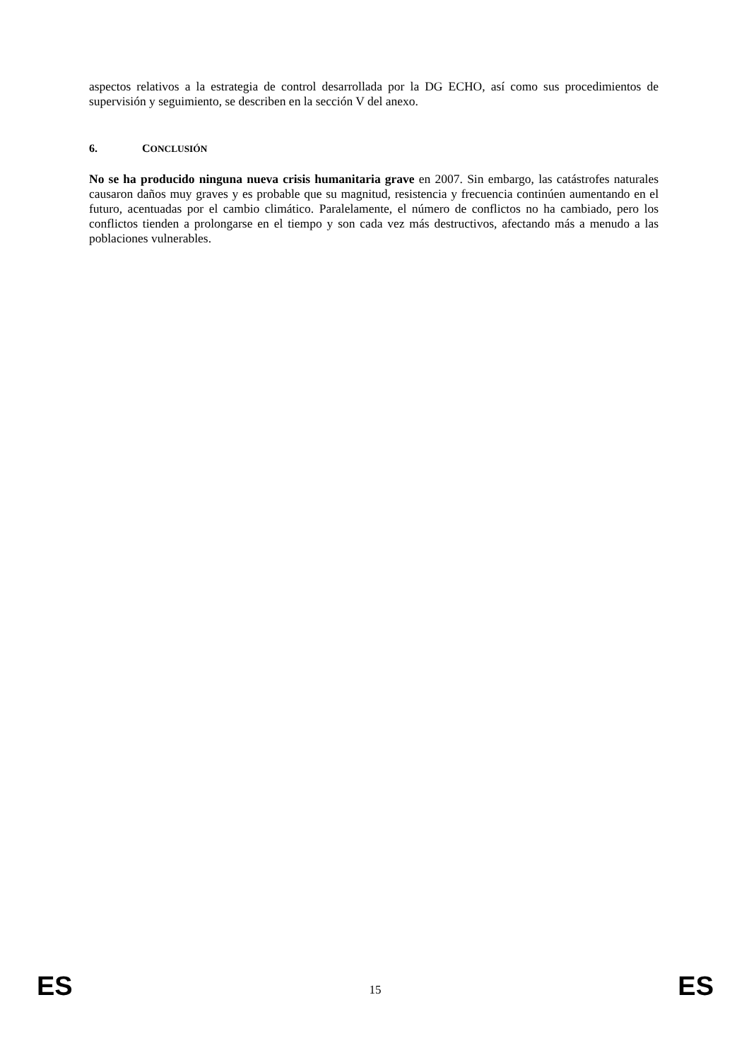aspectos relativos a la estrategia de control desarrollada por la DG ECHO, así como sus procedimientos de supervisión y seguimiento, se describen en la sección V del anexo.
6. CONCLUSIÓN
No se ha producido ninguna nueva crisis humanitaria grave en 2007. Sin embargo, las catástrofes naturales causaron daños muy graves y es probable que su magnitud, resistencia y frecuencia continúen aumentando en el futuro, acentuadas por el cambio climático. Paralelamente, el número de conflictos no ha cambiado, pero los conflictos tienden a prolongarse en el tiempo y son cada vez más destructivos, afectando más a menudo a las poblaciones vulnerables.
ES 15 ES